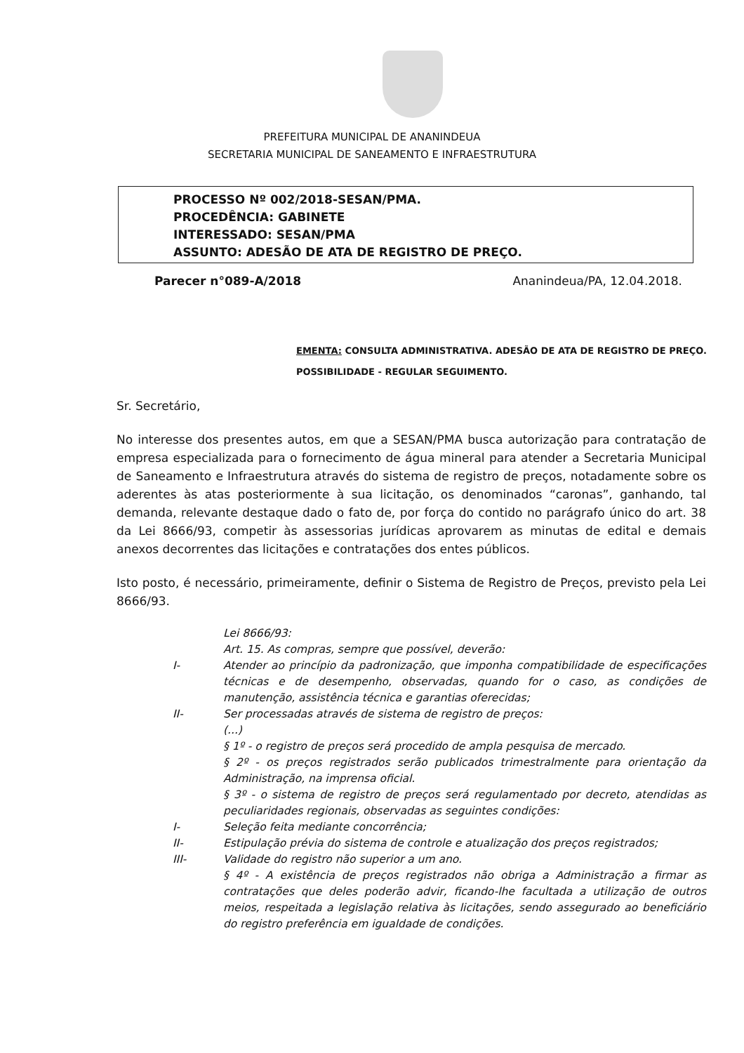PREFEITURA MUNICIPAL DE ANANINDEUA
SECRETARIA MUNICIPAL DE SANEAMENTO E INFRAESTRUTURA
PROCESSO Nº 002/2018-SESAN/PMA.
PROCEDÊNCIA: GABINETE
INTERESSADO: SESAN/PMA
ASSUNTO: ADESÃO DE ATA DE REGISTRO DE PREÇO.
Parecer n°089-A/2018 Ananindeua/PA, 12.04.2018.
EMENTA: CONSULTA ADMINISTRATIVA. ADESÃO DE ATA DE REGISTRO DE PREÇO. POSSIBILIDADE - REGULAR SEGUIMENTO.
Sr. Secretário,
No interesse dos presentes autos, em que a SESAN/PMA busca autorização para contratação de empresa especializada para o fornecimento de água mineral para atender a Secretaria Municipal de Saneamento e Infraestrutura através do sistema de registro de preços, notadamente sobre os aderentes às atas posteriormente à sua licitação, os denominados “caronas”, ganhando, tal demanda, relevante destaque dado o fato de, por força do contido no parágrafo único do art. 38 da Lei 8666/93, competir às assessorias jurídicas aprovarem as minutas de edital e demais anexos decorrentes das licitações e contratações dos entes públicos.
Isto posto, é necessário, primeiramente, definir o Sistema de Registro de Preços, previsto pela Lei 8666/93.
Lei 8666/93:
Art. 15. As compras, sempre que possível, deverão:
I- Atender ao princípio da padronização, que imponha compatibilidade de especificações técnicas e de desempenho, observadas, quando for o caso, as condições de manutenção, assistência técnica e garantias oferecidas;
II- Ser processadas através de sistema de registro de preços:
(...)
§ 1º - o registro de preços será procedido de ampla pesquisa de mercado.
§ 2º - os preços registrados serão publicados trimestralmente para orientação da Administração, na imprensa oficial.
§ 3º - o sistema de registro de preços será regulamentado por decreto, atendidas as peculiaridades regionais, observadas as seguintes condições:
I- Seleção feita mediante concorrência;
II- Estipulação prévia do sistema de controle e atualização dos preços registrados;
III- Validade do registro não superior a um ano.
§ 4º - A existência de preços registrados não obriga a Administração a firmar as contratações que deles poderão advir, ficando-lhe facultada a utilização de outros meios, respeitada a legislação relativa às licitações, sendo assegurado ao beneficiário do registro preferência em igualdade de condições.